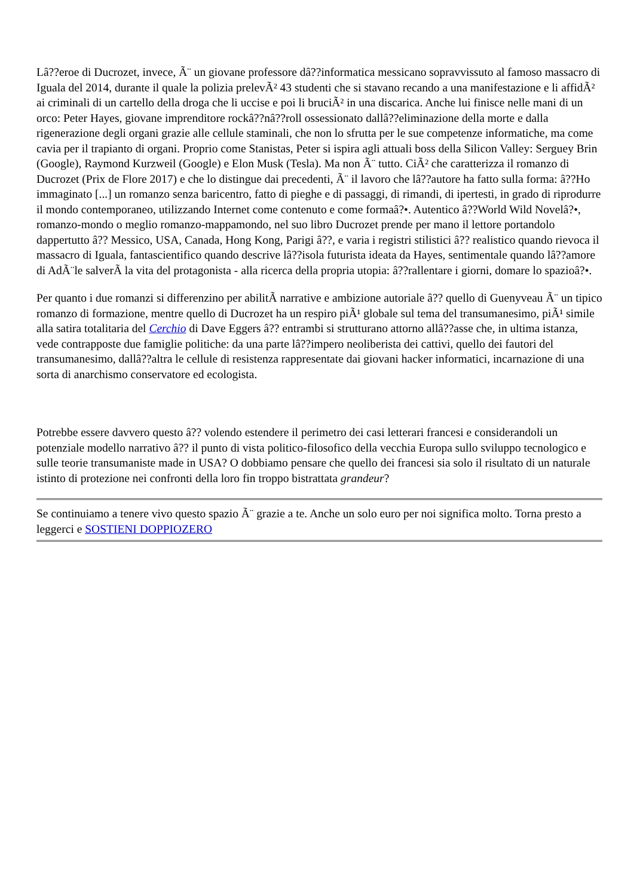Lâ??eroe di Ducrozet, invece, Ã¨ un giovane professore dâ??informatica messicano sopravvissuto al famoso massacro di Iguala del 2014, durante il quale la polizia prelevÃ² 43 studenti che si stavano recando a una manifestazione e li affidÃ² ai criminali di un cartello della droga che li uccise e poi li bruciÃ² in una discarica. Anche lui finisce nelle mani di un orco: Peter Hayes, giovane imprenditore rockâ??nâ??roll ossessionato dallâ??eliminazione della morte e dalla rigenerazione degli organi grazie alle cellule staminali, che non lo sfrutta per le sue competenze informatiche, ma come cavia per il trapianto di organi. Proprio come Stanistas, Peter si ispira agli attuali boss della Silicon Valley: Serguey Brin (Google), Raymond Kurzweil (Google) e Elon Musk (Tesla). Ma non Ã¨ tutto. CiÃ² che caratterizza il romanzo di Ducrozet (Prix de Flore 2017) e che lo distingue dai precedenti, Ã¨ il lavoro che lâ??autore ha fatto sulla forma: â??Ho immaginato [...] un romanzo senza baricentro, fatto di pieghe e di passaggi, di rimandi, di ipertesti, in grado di riprodurre il mondo contemporaneo, utilizzando Internet come contenuto e come formaâ?•. Autentico â??World Wild Novelâ?•, romanzo-mondo o meglio romanzo-mappamondo, nel suo libro Ducrozet prende per mano il lettore portandolo dappertutto â?? Messico, USA, Canada, Hong Kong, Parigi â??, e varia i registri stilistici â?? realistico quando rievoca il massacro di Iguala, fantascientifico quando descrive lâ??isola futurista ideata da Hayes, sentimentale quando lâ??amore di AdÃ¨le salverÃ la vita del protagonista - alla ricerca della propria utopia: â??rallentare i giorni, domare lo spazioâ?•.
Per quanto i due romanzi si differenzino per abilitÃ narrative e ambizione autoriale â?? quello di Guenyveau Ã¨ un tipico romanzo di formazione, mentre quello di Ducrozet ha un respiro piÃ¹ globale sul tema del transumanesimo, piÃ¹ simile alla satira totalitaria del Cerchio di Dave Eggers â?? entrambi si strutturano attorno allâ??asse che, in ultima istanza, vede contrapposte due famiglie politiche: da una parte lâ??impero neoliberista dei cattivi, quello dei fautori del transumanesimo, dallâ??altra le cellule di resistenza rappresentate dai giovani hacker informatici, incarnazione di una sorta di anarchismo conservatore ed ecologista.
Potrebbe essere davvero questo â?? volendo estendere il perimetro dei casi letterari francesi e considerandoli un potenziale modello narrativo â?? il punto di vista politico-filosofico della vecchia Europa sullo sviluppo tecnologico e sulle teorie transumaniste made in USA? O dobbiamo pensare che quello dei francesi sia solo il risultato di un naturale istinto di protezione nei confronti della loro fin troppo bistrattata grandeur?
Se continuiamo a tenere vivo questo spazio Ã¨ grazie a te. Anche un solo euro per noi significa molto. Torna presto a leggerci e SOSTIENI DOPPIOZERO